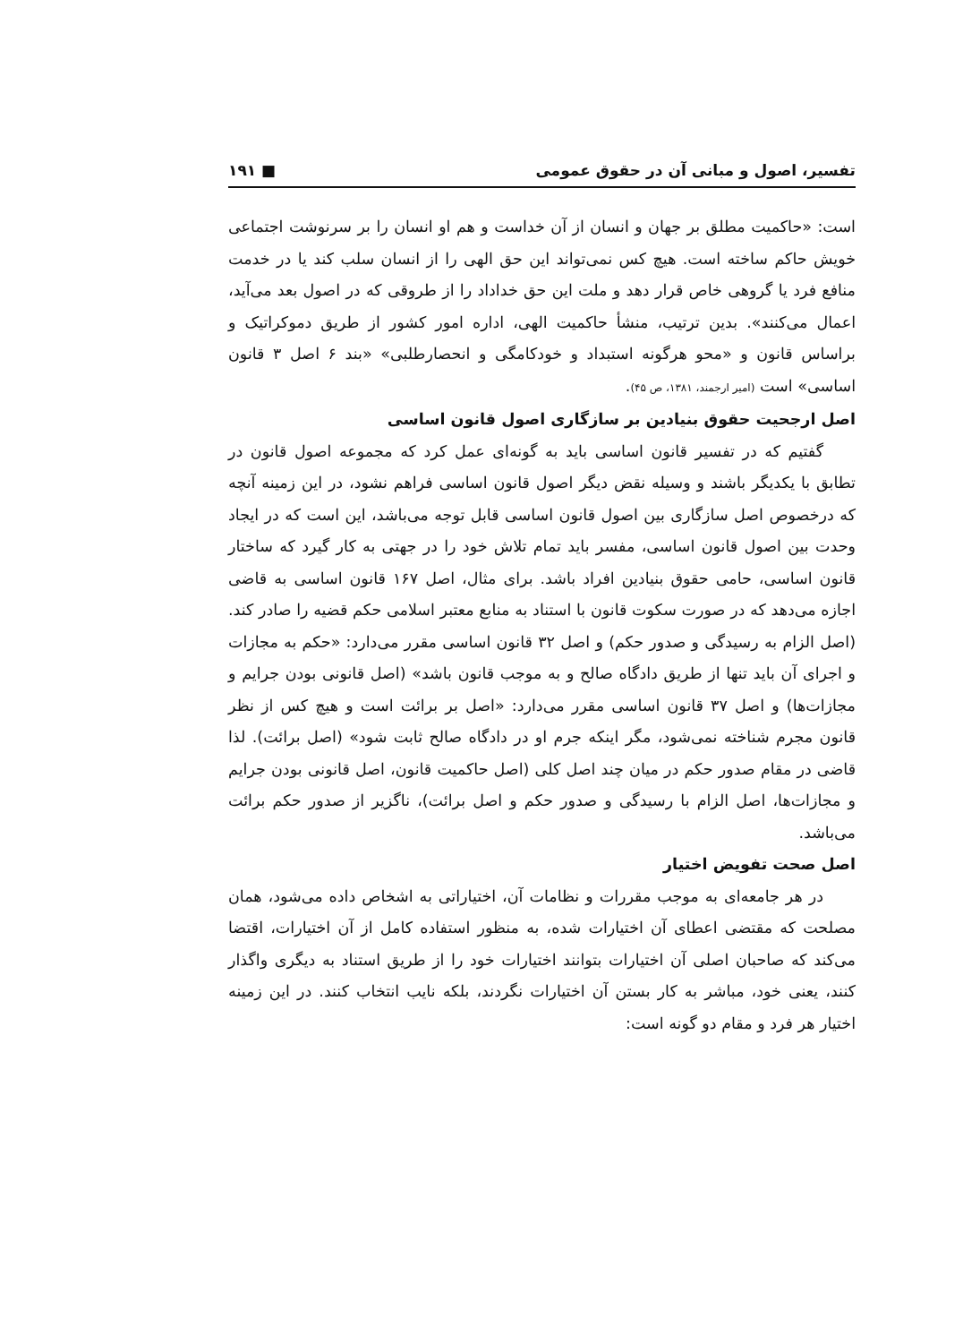تفسیر، اصول و مبانی آن در حقوق عمومی ■ ۱۹۱
است: «حاکمیت مطلق بر جهان و انسان از آن خداست و هم او انسان را بر سرنوشت اجتماعی خویش حاکم ساخته است. هیچ کس نمی‌تواند این حق الهی را از انسان سلب کند یا در خدمت منافع فرد یا گروهی خاص قرار دهد و ملت این حق خداداد را از طروقی که در اصول بعد می‌آید، اعمال می‌کنند». بدین ترتیب، منشأ حاکمیت الهی، اداره امور کشور از طریق دموکراتیک و براساس قانون و «محو هرگونه استبداد و خودکامگی و انحصارطلبی» «بند ۶ اصل ۳ قانون اساسی» است (امیر ارجمند، ۱۳۸۱، ص ۴۵).
اصل ارجحیت حقوق بنیادین بر سازگاری اصول قانون اساسی
گفتیم که در تفسیر قانون اساسی باید به گونه‌ای عمل کرد که مجموعه اصول قانون در تطابق با یکدیگر باشند و وسیله نقض دیگر اصول قانون اساسی فراهم نشود، در این زمینه آنچه که درخصوص اصل سازگاری بین اصول قانون اساسی قابل توجه می‌باشد، این است که در ایجاد وحدت بین اصول قانون اساسی، مفسر باید تمام تلاش خود را در جهتی به کار گیرد که ساختار قانون اساسی، حامی حقوق بنیادین افراد باشد. برای مثال، اصل ۱۶۷ قانون اساسی به قاضی اجازه می‌دهد که در صورت سکوت قانون با استناد به منابع معتبر اسلامی حکم قضیه را صادر کند. (اصل الزام به رسیدگی و صدور حکم) و اصل ۳۲ قانون اساسی مقرر می‌دارد: «حکم به مجازات و اجرای آن باید تنها از طریق دادگاه صالح و به موجب قانون باشد» (اصل قانونی بودن جرایم و مجازات‌ها) و اصل ۳۷ قانون اساسی مقرر می‌دارد: «اصل بر برائت است و هیچ کس از نظر قانون مجرم شناخته نمی‌شود، مگر اینکه جرم او در دادگاه صالح ثابت شود» (اصل برائت). لذا قاضی در مقام صدور حکم در میان چند اصل کلی (اصل حاکمیت قانون، اصل قانونی بودن جرایم و مجازات‌ها، اصل الزام با رسیدگی و صدور حکم و اصل برائت)، ناگزیر از صدور حکم برائت می‌باشد.
اصل صحت تفویض اختیار
در هر جامعه‌ای به موجب مقررات و نظامات آن، اختیاراتی به اشخاص داده می‌شود، همان مصلحت که مقتضی اعطای آن اختیارات شده، به منظور استفاده کامل از آن اختیارات، اقتضا می‌کند که صاحبان اصلی آن اختیارات بتوانند اختیارات خود را از طریق استناد به دیگری واگذار کنند، یعنی خود، مباشر به کار بستن آن اختیارات نگردند، بلکه نایب انتخاب کنند. در این زمینه اختیار هر فرد و مقام دو گونه است: